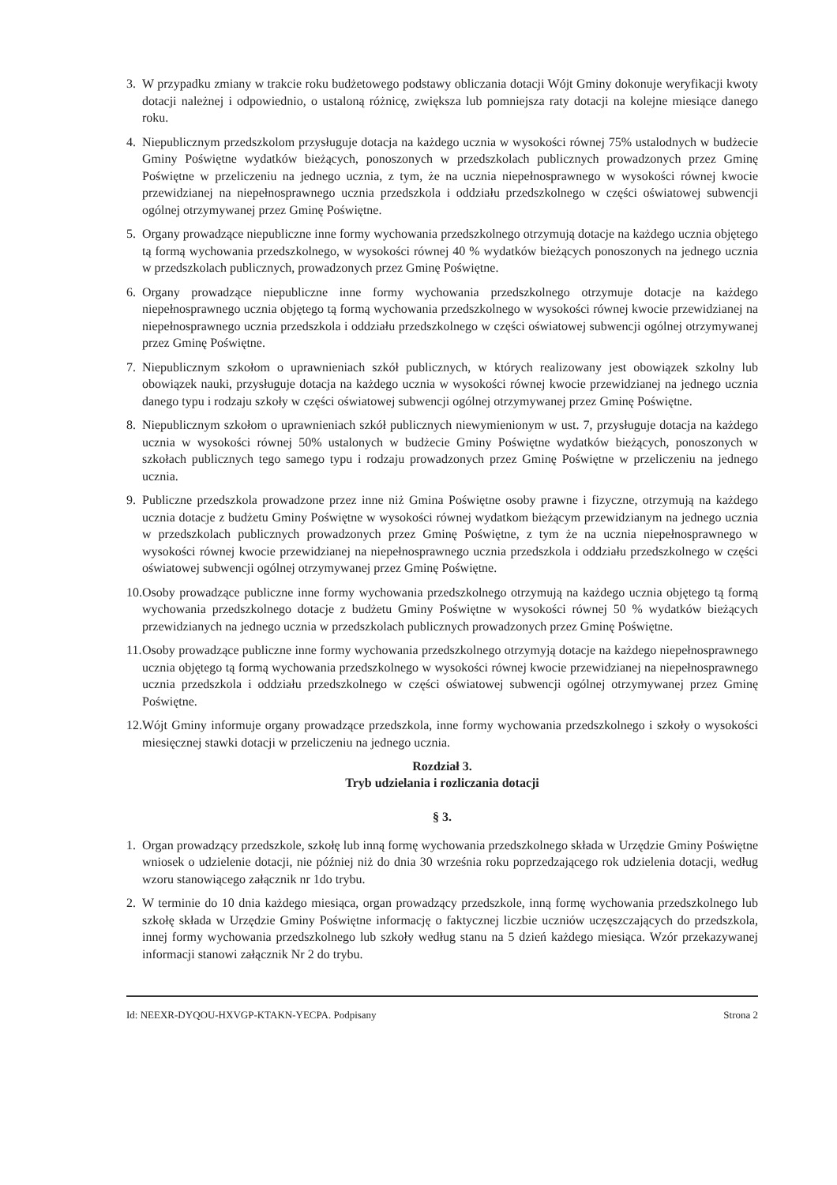3. W przypadku zmiany w trakcie roku budżetowego podstawy obliczania dotacji Wójt Gminy dokonuje weryfikacji kwoty dotacji należnej i odpowiednio, o ustaloną różnicę, zwiększa lub pomniejsza raty dotacji na kolejne miesiące danego roku.
4. Niepublicznym przedszkolom przysługuje dotacja na każdego ucznia w wysokości równej 75% ustalodnych w budżecie Gminy Poświętne wydatków bieżących, ponoszonych w przedszkolach publicznych prowadzonych przez Gminę Poświętne w przeliczeniu na jednego ucznia, z tym, że na ucznia niepełnosprawnego w wysokości równej kwocie przewidzianej na niepełnosprawnego ucznia przedszkola i oddziału przedszkolnego w części oświatowej subwencji ogólnej otrzymywanej przez Gminę Poświętne.
5. Organy prowadzące niepubliczne inne formy wychowania przedszkolnego otrzymują dotacje na każdego ucznia objętego tą formą wychowania przedszkolnego, w wysokości równej 40 % wydatków bieżących ponoszonych na jednego ucznia w przedszkolach publicznych, prowadzonych przez Gminę Poświętne.
6. Organy prowadzące niepubliczne inne formy wychowania przedszkolnego otrzymuje dotacje na każdego niepełnosprawnego ucznia objętego tą formą wychowania przedszkolnego w wysokości równej kwocie przewidzianej na niepełnosprawnego ucznia przedszkola i oddziału przedszkolnego w części oświatowej subwencji ogólnej otrzymywanej przez Gminę Poświętne.
7. Niepublicznym szkołom o uprawnieniach szkół publicznych, w których realizowany jest obowiązek szkolny lub obowiązek nauki, przysługuje dotacja na każdego ucznia w wysokości równej kwocie przewidzianej na jednego ucznia danego typu i rodzaju szkoły w części oświatowej subwencji ogólnej otrzymywanej przez Gminę Poświętne.
8. Niepublicznym szkołom o uprawnieniach szkół publicznych niewymienionym w ust. 7, przysługuje dotacja na każdego ucznia w wysokości równej 50% ustalonych w budżecie Gminy Poświętne wydatków bieżących, ponoszonych w szkołach publicznych tego samego typu i rodzaju prowadzonych przez Gminę Poświętne w przeliczeniu na jednego ucznia.
9. Publiczne przedszkola prowadzone przez inne niż Gmina Poświętne osoby prawne i fizyczne, otrzymują na każdego ucznia dotacje z budżetu Gminy Poświętne w wysokości równej wydatkom bieżącym przewidzianym na jednego ucznia w przedszkolach publicznych prowadzonych przez Gminę Poświętne, z tym że na ucznia niepełnosprawnego w wysokości równej kwocie przewidzianej na niepełnosprawnego ucznia przedszkola i oddziału przedszkolnego w części oświatowej subwencji ogólnej otrzymywanej przez Gminę Poświętne.
10. Osoby prowadzące publiczne inne formy wychowania przedszkolnego otrzymują na każdego ucznia objętego tą formą wychowania przedszkolnego dotacje z budżetu Gminy Poświętne w wysokości równej 50 % wydatków bieżących przewidzianych na jednego ucznia w przedszkolach publicznych prowadzonych przez Gminę Poświętne.
11. Osoby prowadzące publiczne inne formy wychowania przedszkolnego otrzymyją dotacje na każdego niepełnosprawnego ucznia objętego tą formą wychowania przedszkolnego w wysokości równej kwocie przewidzianej na niepełnosprawnego ucznia przedszkola i oddziału przedszkolnego w części oświatowej subwencji ogólnej otrzymywanej przez Gminę Poświętne.
12. Wójt Gminy informuje organy prowadzące przedszkola, inne formy wychowania przedszkolnego i szkoły o wysokości miesięcznej stawki dotacji w przeliczeniu na jednego ucznia.
Rozdział 3.
Tryb udzielania i rozliczania dotacji
§ 3.
1. Organ prowadzący przedszkole, szkołę lub inną formę wychowania przedszkolnego składa w Urzędzie Gminy Poświętne wniosek o udzielenie dotacji, nie później niż do dnia 30 września roku poprzedzającego rok udzielenia dotacji, według wzoru stanowiącego załącznik nr 1do trybu.
2. W terminie do 10 dnia każdego miesiąca, organ prowadzący przedszkole, inną formę wychowania przedszkolnego lub szkołę składa w Urzędzie Gminy Poświętne informację o faktycznej liczbie uczniów uczęszczających do przedszkola, innej formy wychowania przedszkolnego lub szkoły według stanu na 5 dzień każdego miesiąca. Wzór przekazywanej informacji stanowi załącznik Nr 2 do trybu.
Id: NEEXR-DYQOU-HXVGP-KTAKN-YECPA. Podpisany Strona 2